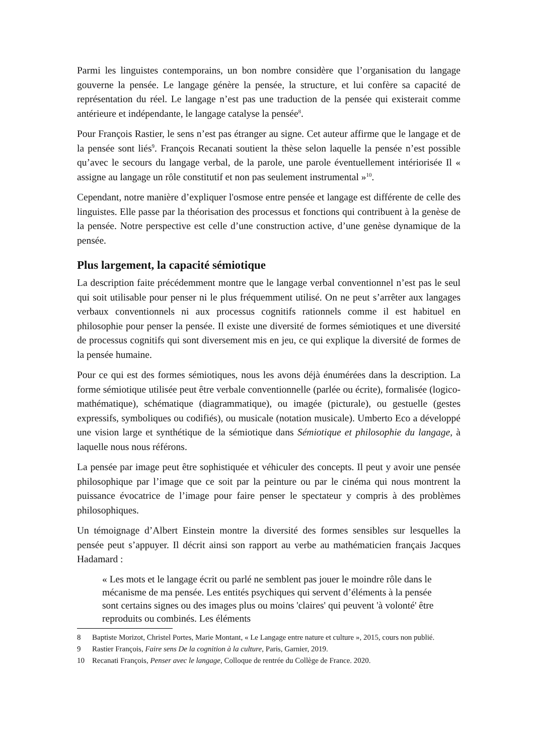Parmi les linguistes contemporains, un bon nombre considère que l’organisation du langage gouverne la pensée. Le langage génère la pensée, la structure, et lui confère sa capacité de représentation du réel. Le langage n’est pas une traduction de la pensée qui existerait comme antérieure et indépendante, le langage catalyse la pensée<sup>8</sup>.
Pour François Rastier, le sens n’est pas étranger au signe. Cet auteur affirme que le langage et de la pensée sont liés<sup>9</sup>. François Recanati soutient la thèse selon laquelle la pensée n’est possible qu’avec le secours du langage verbal, de la parole, une parole éventuellement intériorisée Il « assigne au langage un rôle constitutif et non pas seulement instrumental »<sup>10</sup>.
Cependant, notre manière d’expliquer l'osmose entre pensée et langage est différente de celle des linguistes. Elle passe par la théorisation des processus et fonctions qui contribuent à la genèse de la pensée. Notre perspective est celle d’une construction active, d’une genèse dynamique de la pensée.
Plus largement, la capacité sémiotique
La description faite précédemment montre que le langage verbal conventionnel n’est pas le seul qui soit utilisable pour penser ni le plus fréquemment utilisé. On ne peut s’arrêter aux langages verbaux conventionnels ni aux processus cognitifs rationnels comme il est habituel en philosophie pour penser la pensée. Il existe une diversité de formes sémiotiques et une diversité de processus cognitifs qui sont diversement mis en jeu, ce qui explique la diversité de formes de la pensée humaine.
Pour ce qui est des formes sémiotiques, nous les avons déjà énumérées dans la description. La forme sémiotique utilisée peut être verbale conventionnelle (parlée ou écrite), formalisée (logico-mathématique), schématique (diagrammatique), ou imagée (picturale), ou gestuelle (gestes expressifs, symboliques ou codifiés), ou musicale (notation musicale). Umberto Eco a développé une vision large et synthétique de la sémiotique dans Sémiotique et philosophie du langage, à laquelle nous nous référons.
La pensée par image peut être sophistiquée et véhiculer des concepts. Il peut y avoir une pensée philosophique par l’image que ce soit par la peinture ou par le cinéma qui nous montrent la puissance évocatrice de l’image pour faire penser le spectateur y compris à des problèmes philosophiques.
Un témoignage d’Albert Einstein montre la diversité des formes sensibles sur lesquelles la pensée peut s’appuyer. Il décrit ainsi son rapport au verbe au mathématicien français Jacques Hadamard :
« Les mots et le langage écrit ou parlé ne semblent pas jouer le moindre rôle dans le mécanisme de ma pensée. Les entités psychiques qui servent d’éléments à la pensée sont certains signes ou des images plus ou moins 'claires' qui peuvent 'à volonté' être reproduits ou combinés. Les éléments
8 Baptiste Morizot, Christel Portes, Marie Montant, « Le Langage entre nature et culture », 2015, cours non publié.
9 Rastier François, Faire sens De la cognition à la culture, Paris, Garnier, 2019.
10 Recanati François, Penser avec le langage, Colloque de rentrée du Collège de France. 2020.